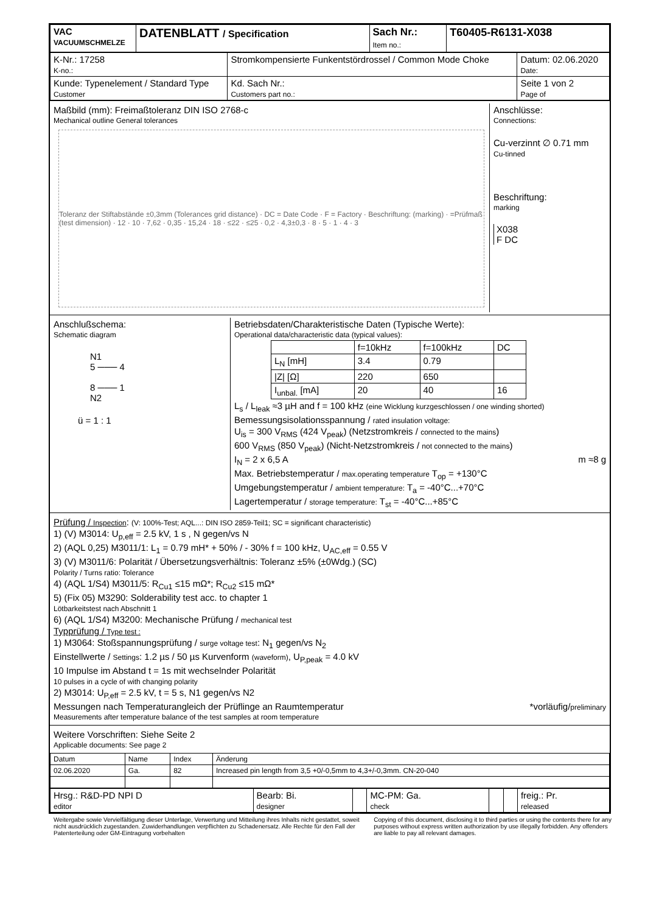| VAC VACUUMSCHMELZE | DATENBLATT / Specification | Sach Nr.: Item no.: | T60405-R6131-X038 |
| K-Nr.: 17258 K-no.: | Stromkompensierte Funkentstördrossel / Common Mode Choke | | Datum: 02.06.2020 Date: |
| Kunde: Typenelement / Standard Type Customer | | Kd. Sach Nr.: Customers part no.: | Seite 1 von 2 Page of |
Maßbild (mm): Freimaßtoleranz DIN ISO 2768-c
Mechanical outline General tolerances
Toleranz der Stiftabstände ±0,3mm (Tolerances grid distance) · DC = Date Code · F = Factory · Beschriftung: (marking) · =Prüfmaß (test dimension) · 12 · 10 · 7,62 · 0,35 · 15,24 · 18 · ≤22 · ≤25 · 0,2 · 4,3±0,3 · 8 · 5 · 1 · 4 · 3
Anschlüsse:
Connections:
Cu-verzinnt ∅ 0.71 mm
Cu-tinned
Beschriftung:
marking
X038
F DC
Anschlußschema:
Schematic diagram
N1
5 ─── 4
8 ─── 1
N2
ü = 1 : 1
Betriebsdaten/Charakteristische Daten (Typische Werte):
Operational data/characteristic data (typical values):
| | f=10kHz | f=100kHz | DC |
| --- | --- | --- | --- |
| L<sub>N</sub> [mH] | 3.4 | 0.79 | |
| /Z/ [Ω] | 220 | 650 | |
| I<sub>unbal.</sub> [mA] | 20 | 40 | 16 |
L<sub>s</sub> / L<sub>leak</sub> ≈3 µH and f = 100 kHz (eine Wicklung kurzgeschlossen / one winding shorted)
Bemessungsisolationsspannung / rated insulation voltage:
U<sub>is</sub> = 300 V<sub>RMS</sub> (424 V<sub>peak</sub>) (Netzstromkreis / connected to the mains)
600 V<sub>RMS</sub> (850 V<sub>peak</sub>) (Nicht-Netzstromkreis / not connected to the mains)
I<sub>N</sub> = 2 x 6,5 A m ≈8 g
Max. Betriebstemperatur / max.operating temperature T<sub>op</sub> = +130°C
Umgebungstemperatur / ambient temperature: T<sub>a</sub> = -40°C...+70°C
Lagertemperatur / storage temperature: T<sub>st</sub> = -40°C...+85°C
Prüfung / Inspection: (V: 100%-Test; AQL...: DIN ISO 2859-Teil1; SC = significant characteristic)
1) (V) M3014: U<sub>p,eff</sub> = 2.5 kV, 1 s , N gegen/vs N
2) (AQL 0,25) M3011/1: L<sub>1</sub> = 0.79 mH* + 50% / - 30% f = 100 kHz, U<sub>AC,eff</sub> = 0.55 V
3) (V) M3011/6: Polarität / Übersetzungsverhältnis: Toleranz ±5% (±0Wdg.) (SC)
Polarity / Turns ratio: Tolerance
4) (AQL 1/S4) M3011/5: R<sub>Cu1</sub> ≤15 mΩ*; R<sub>Cu2</sub> ≤15 mΩ*
5) (Fix 05) M3290: Solderability test acc. to chapter 1
Lötbarkeitstest nach Abschnitt 1
6) (AQL 1/S4) M3200: Mechanische Prüfung / mechanical test
Typprüfung / Type test :
1) M3064: Stoßspannungsprüfung / surge voltage test: N<sub>1</sub> gegen/vs N<sub>2</sub>
Einstellwerte / Settings: 1.2 µs / 50 µs Kurvenform (waveform), U<sub>P,peak</sub> = 4.0 kV
10 Impulse im Abstand t = 1s mit wechselnder Polarität
10 pulses in a cycle of with changing polarity
2) M3014: U<sub>P,eff</sub> = 2.5 kV, t = 5 s, N1 gegen/vs N2
Messungen nach Temperaturangleich der Prüflinge an Raumtemperatur *vorläufig/preliminary
Measurements after temperature balance of the test samples at room temperature
Weitere Vorschriften: Siehe Seite 2
Applicable documents: See page 2
| Datum | Name | Index | Änderung |
| 02.06.2020 | Ga. | 82 | Increased pin length from 3,5 +0/-0,5mm to 4,3+/-0,3mm. CN-20-040 |
| Hrsg.: R&D-PD NPI D editor | Bearb: Bi. designer | | MC-PM: Ga. check | | | freig.: Pr. released |
Weitergabe sowie Vervielfältigung dieser Unterlage, Verwertung und Mitteilung ihres Inhalts nicht gestattet, soweit nicht ausdrücklich zugestanden. Zuwiderhandlungen verpflichten zu Schadenersatz. Alle Rechte für den Fall der Patenterteilung oder GM-Eintragung vorbehalten
Copying of this document, disclosing it to third parties or using the contents there for any purposes without express written authorization by use illegally forbidden. Any offenders are liable to pay all relevant damages.